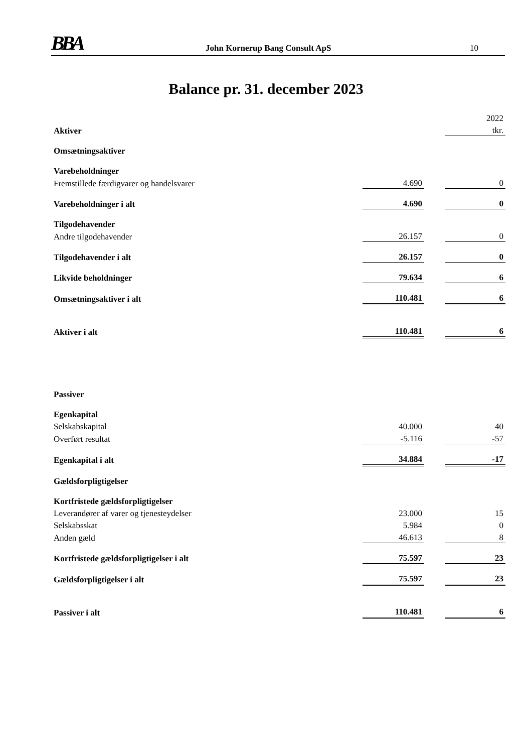BBA John Kornerup Bang Consult ApS 10
Balance pr. 31. december 2023
| | | | 2022 |
| Aktiver | | | tkr. |
| Omsætningsaktiver | | | |
| Varebeholdninger | | | |
| Fremstillede færdigvarer og handelsvarer | 4.690 | | 0 |
| Varebeholdninger i alt | 4.690 | | 0 |
| Tilgodehavender | | | |
| Andre tilgodehavender | 26.157 | | 0 |
| Tilgodehavender i alt | 26.157 | | 0 |
| Likvide beholdninger | 79.634 | | 6 |
| Omsætningsaktiver i alt | 110.481 | | 6 |
| Aktiver i alt | 110.481 | | 6 |
| Passiver | | | |
| Egenkapital | | | |
| Selskabskapital | 40.000 | | 40 |
| Overført resultat | -5.116 | | -57 |
| Egenkapital i alt | 34.884 | | -17 |
| Gældsforpligtigelser | | | |
| Kortfristede gældsforpligtigelser | | | |
| Leverandører af varer og tjenesteydelser | 23.000 | | 15 |
| Selskabsskat | 5.984 | | 0 |
| Anden gæld | 46.613 | | 8 |
| Kortfristede gældsforpligtigelser i alt | 75.597 | | 23 |
| Gældsforpligtigelser i alt | 75.597 | | 23 |
| Passiver i alt | 110.481 | | 6 |